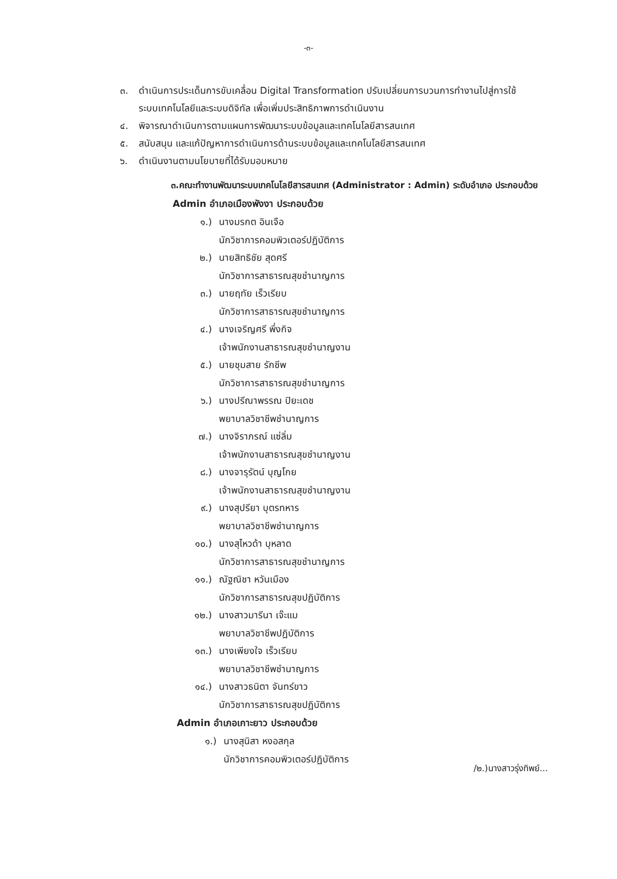-๓-
๓. ดำเนินการประเด็นการขับเคลื่อน Digital Transformation ปรับเปลี่ยนการบวนการทำงานไปสู่การใช้ระบบเทคโนโลยีและระบบดิจิทัล เพื่อเพิ่มประสิทธิภาพการดำเนินงาน
๔. พิจารณาดำเนินการตามแผนการพัฒนาระบบข้อมูลและเทคโนโลยีสารสนเทศ
๕. สนับสนุน และแก้ปัญหาการดำเนินการด้านระบบข้อมูลและเทคโนโลยีสารสนเทศ
๖. ดำเนินงานตามนโยบายที่ได้รับมอบหมาย
๓.คณะทำงานพัฒนาระบบเทคโนโลยีสารสนเทศ (Administrator : Admin) ระดับอำเภอ ประกอบด้วย
Admin อำเภอเมืองพังงา ประกอบด้วย
๑.) นางมรกต อินเจือ
นักวิชาการคอมพิวเตอร์ปฏิบัติการ
๒.) นายสิทธิชัย สุดศรี
นักวิชาการสาธารณสุขชำนาญการ
๓.) นายฤทัย เร็วเรียบ
นักวิชาการสาธารณสุขชำนาญการ
๔.) นางเจริญศรี พึ่งกิจ
เจ้าพนักงานสาธารณสุขชำนาญงาน
๕.) นายชุมสาย รักชีพ
นักวิชาการสาธารณสุขชำนาญการ
๖.) นางปรีณาพรรณ ปิยะเดช
พยาบาลวิชาชีพชำนาญการ
๗.) นางจิราภรณ์ แซ่ลิ่ม
เจ้าพนักงานสาธารณสุขชำนาญงาน
๘.) นางจารุรัตน์ บุญโกย
เจ้าพนักงานสาธารณสุขชำนาญงาน
๙.) นางสุปรียา บุตรทหาร
พยาบาลวิชาชีพชำนาญการ
๑๐.) นางสุไหวด้า บุหลาด
นักวิชาการสาธารณสุขชำนาญการ
๑๑.) ณัฐณิชา หวันเมือง
นักวิชาการสาธารณสุขปฏิบัติการ
๑๒.) นางสาวมารีนา เจ๊ะแม
พยาบาลวิชาชีพปฏิบัติการ
๑๓.) นางเพียงใจ เร็วเรียบ
พยาบาลวิชาชีพชำนาญการ
๑๔.) นางสาวธนิตา จันทร์ขาว
นักวิชาการสาธารณสุขปฏิบัติการ
Admin อำเภอเกาะยาว ประกอบด้วย
๑.) นางสุนิสา หงอสกุล
นักวิชาการคอมพิวเตอร์ปฏิบัติการ
/๒.)นางสาวรุ่งทิพย์...